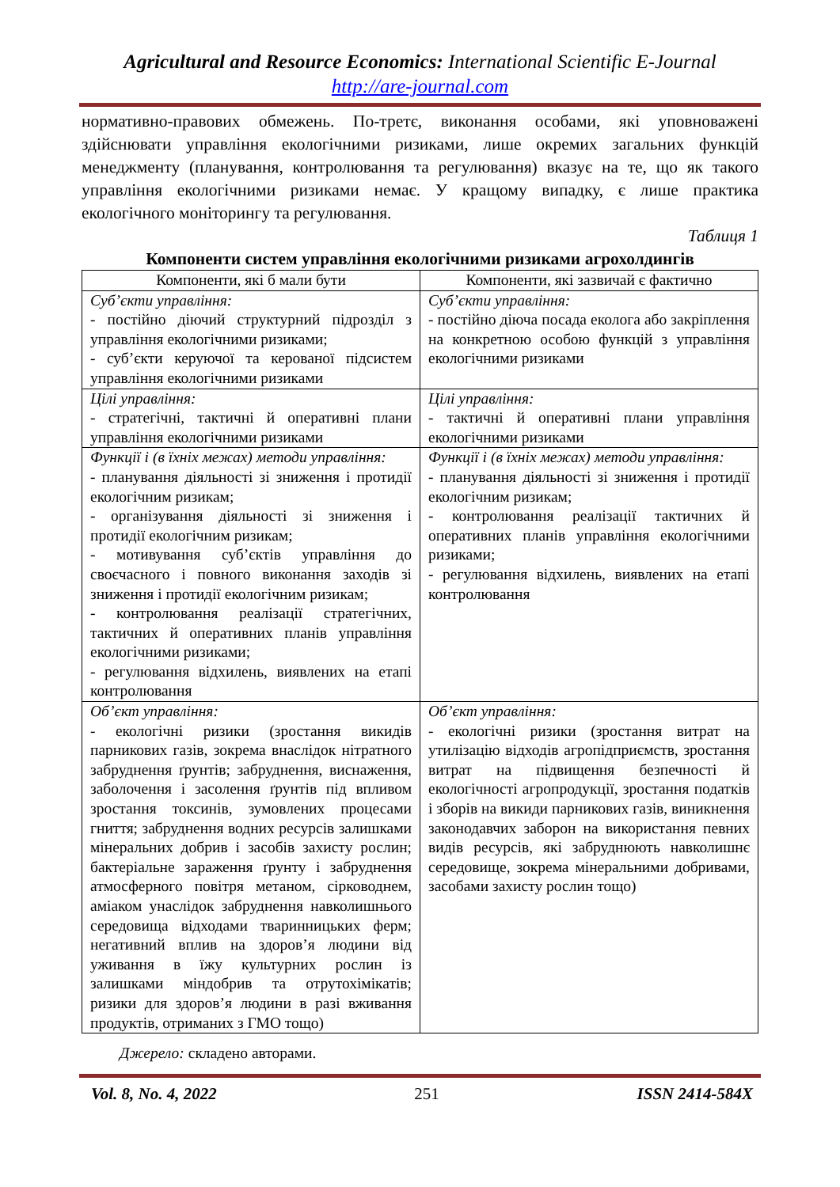Agricultural and Resource Economics: International Scientific E-Journal
http://are-journal.com
нормативно-правових обмежень. По-третє, виконання особами, які уповноважені здійснювати управління екологічними ризиками, лише окремих загальних функцій менеджменту (планування, контролювання та регулювання) вказує на те, що як такого управління екологічними ризиками немає. У кращому випадку, є лише практика екологічного моніторингу та регулювання.
Таблиця 1
Компоненти систем управління екологічними ризиками агрохолдингів
| Компоненти, які б мали бути | Компоненти, які зазвичай є фактично |
| --- | --- |
| Суб’єкти управління: - постійно діючий структурний підрозділ з управління екологічними ризиками; - суб’єкти керуючої та керованої підсистем управління екологічними ризиками | Суб’єкти управління: - постійно діюча посада еколога або закріплення на конкретною особою функцій з управління екологічними ризиками |
| Цілі управління: - стратегічні, тактичні й оперативні плани управління екологічними ризиками | Цілі управління: - тактичні й оперативні плани управління екологічними ризиками |
| Функції і (в їхніх межах) методи управління: - планування діяльності зі зниження і протидії екологічним ризикам; - організування діяльності зі зниження і протидії екологічним ризикам; - мотивування суб’єктів управління до своєчасного і повного виконання заходів зі зниження і протидії екологічним ризикам; - контролювання реалізації стратегічних, тактичних й оперативних планів управління екологічними ризиками; - регулювання відхилень, виявлених на етапі контролювання | Функції і (в їхніх межах) методи управління: - планування діяльності зі зниження і протидії екологічним ризикам; - контролювання реалізації тактичних й оперативних планів управління екологічними ризиками; - регулювання відхилень, виявлених на етапі контролювання |
| Об’єкт управління: - екологічні ризики (зростання викидів парникових газів, зокрема внаслідок нітратного забруднення ґрунтів; забруднення, виснаження, заболочення і засолення ґрунтів під впливом зростання токсинів, зумовлених процесами гниття; забруднення водних ресурсів залишками мінеральних добрив і засобів захисту рослин; бактеріальне зараження ґрунту і забруднення атмосферного повітря метаном, сірководнем, аміаком унаслідок забруднення навколишнього середовища відходами тваринницьких ферм; негативний вплив на здоров’я людини від уживання в їжу культурних рослин із залишками міндобрив та отрутохімікатів; ризики для здоров’я людини в разі вживання продуктів, отриманих з ГМО тощо) | Об’єкт управління: - екологічні ризики (зростання витрат на утилізацію відходів агропідприємств, зростання витрат на підвищення безпечності й екологічності агропродукції, зростання податків і зборів на викиди парникових газів, виникнення законодавчих заборон на використання певних видів ресурсів, які забруднюють навколишнє середовище, зокрема мінеральними добривами, засобами захисту рослин тощо) |
Джерело: складено авторами.
Vol. 8, No. 4, 2022 251 ISSN 2414-584X